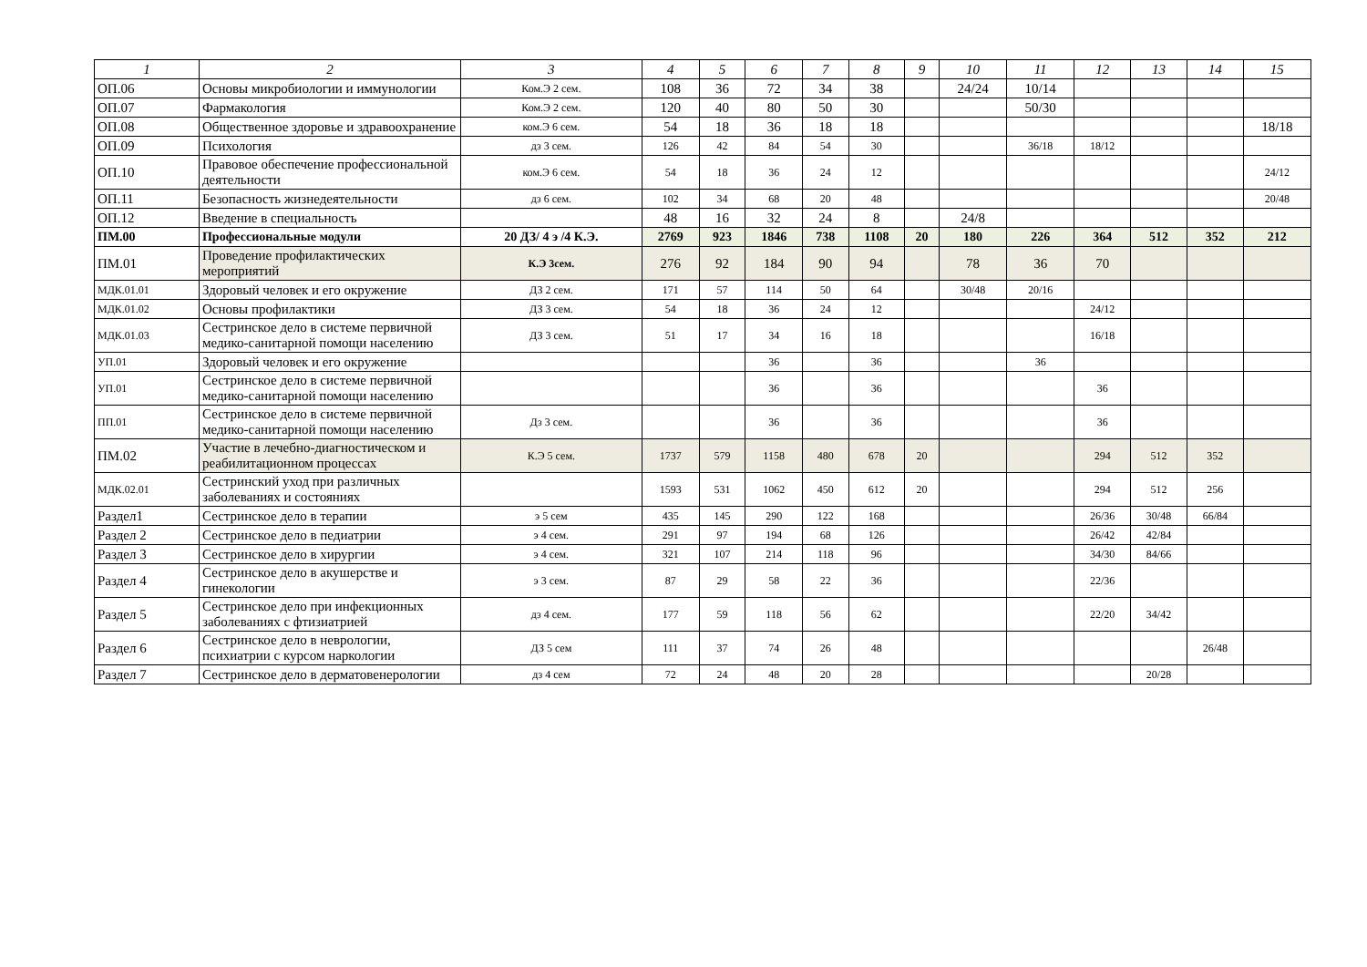| 1 | 2 | 3 | 4 | 5 | 6 | 7 | 8 | 9 | 10 | 11 | 12 | 13 | 14 | 15 |
| --- | --- | --- | --- | --- | --- | --- | --- | --- | --- | --- | --- | --- | --- | --- |
| ОП.06 | Основы микробиологии и иммунологии | Ком.Э 2 сем. | 108 | 36 | 72 | 34 | 38 | | 24/24 | 10/14 | | | | |
| ОП.07 | Фармакология | Ком.Э 2 сем. | 120 | 40 | 80 | 50 | 30 | | | 50/30 | | | | |
| ОП.08 | Общественное здоровье и здравоохранение | ком.Э 6 сем. | 54 | 18 | 36 | 18 | 18 | | | | | | | 18/18 |
| ОП.09 | Психология | дз 3 сем. | 126 | 42 | 84 | 54 | 30 | | | 36/18 | 18/12 | | | |
| ОП.10 | Правовое обеспечение профессиональной деятельности | ком.Э 6 сем. | 54 | 18 | 36 | 24 | 12 | | | | | | | 24/12 |
| ОП.11 | Безопасность жизнедеятельности | дз 6 сем. | 102 | 34 | 68 | 20 | 48 | | | | | | | 20/48 |
| ОП.12 | Введение в специальность | | 48 | 16 | 32 | 24 | 8 | | 24/8 | | | | | |
| ПМ.00 | Профессиональные модули | 20 ДЗ/ 4 э /4 К.Э. | 2769 | 923 | 1846 | 738 | 1108 | 20 | 180 | 226 | 364 | 512 | 352 | 212 |
| ПМ.01 | Проведение профилактических мероприятий | К.Э 3сем. | 276 | 92 | 184 | 90 | 94 | | 78 | 36 | 70 | | | |
| МДК.01.01 | Здоровый человек и его окружение | ДЗ 2 сем. | 171 | 57 | 114 | 50 | 64 | | 30/48 | 20/16 | | | | |
| МДК.01.02 | Основы профилактики | ДЗ 3 сем. | 54 | 18 | 36 | 24 | 12 | | | | 24/12 | | | |
| МДК.01.03 | Сестринское дело в системе первичной медико-санитарной помощи населению | ДЗ 3 сем. | 51 | 17 | 34 | 16 | 18 | | | | 16/18 | | | |
| УП.01 | Здоровый человек и его окружение | | | | 36 | | 36 | | | 36 | | | | |
| УП.01 | Сестринское дело в системе первичной медико-санитарной помощи населению | | | | 36 | | 36 | | | | 36 | | | |
| ПП.01 | Сестринское дело в системе первичной медико-санитарной помощи населению | Дз 3 сем. | | | 36 | | 36 | | | | 36 | | | |
| ПМ.02 | Участие в лечебно-диагностическом и реабилитационном процессах | К.Э 5 сем. | 1737 | 579 | 1158 | 480 | 678 | 20 | | | 294 | 512 | 352 | |
| МДК.02.01 | Сестринский уход при различных заболеваниях и состояниях | | 1593 | 531 | 1062 | 450 | 612 | 20 | | | 294 | 512 | 256 | |
| Раздел1 | Сестринское дело в терапии | э 5 сем | 435 | 145 | 290 | 122 | 168 | | | | 26/36 | 30/48 | 66/84 | |
| Раздел 2 | Сестринское дело в педиатрии | э 4 сем. | 291 | 97 | 194 | 68 | 126 | | | | 26/42 | 42/84 | | |
| Раздел 3 | Сестринское дело в хирургии | э 4 сем. | 321 | 107 | 214 | 118 | 96 | | | | 34/30 | 84/66 | | |
| Раздел 4 | Сестринское дело в акушерстве и гинекологии | э 3 сем. | 87 | 29 | 58 | 22 | 36 | | | | 22/36 | | | |
| Раздел 5 | Сестринское дело при инфекционных заболеваниях с фтизиатрией | дз 4 сем. | 177 | 59 | 118 | 56 | 62 | | | | 22/20 | 34/42 | | |
| Раздел 6 | Сестринское дело в неврологии, психиатрии с курсом наркологии | ДЗ 5 сем | 111 | 37 | 74 | 26 | 48 | | | | | | 26/48 | |
| Раздел 7 | Сестринское дело в дерматовенерологии | дз 4 сем | 72 | 24 | 48 | 20 | 28 | | | | | 20/28 | | |